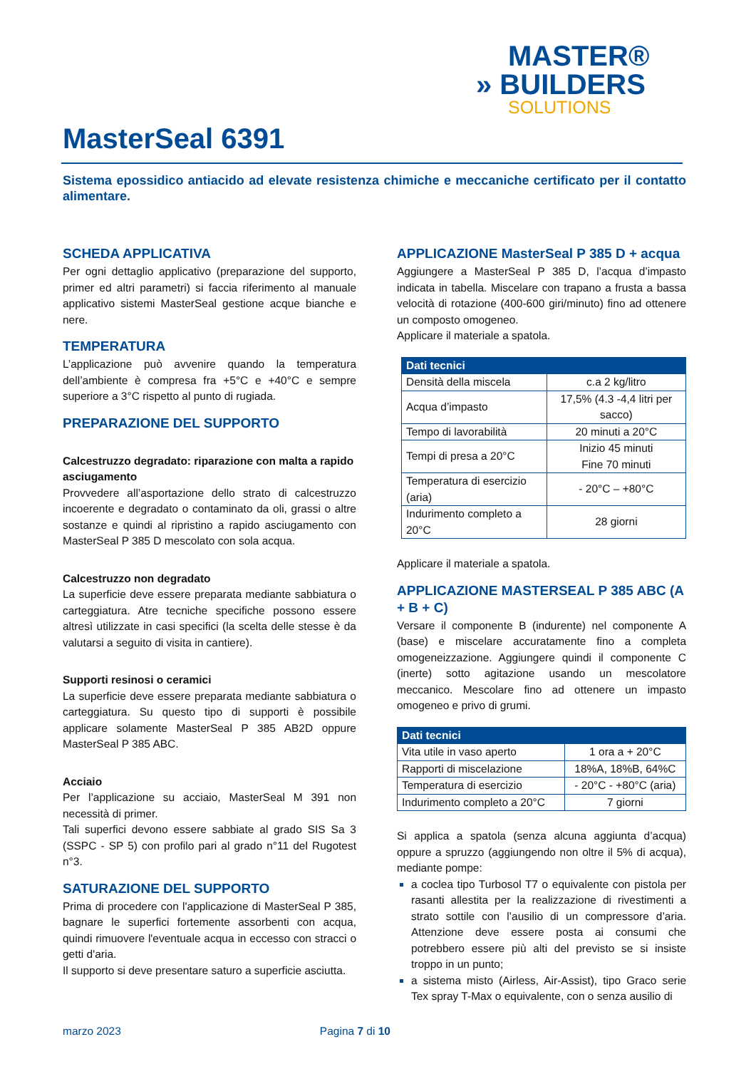MASTER®
» BUILDERS
SOLUTIONS
MasterSeal 6391
Sistema epossidico antiacido ad elevate resistenza chimiche e meccaniche certificato per il contatto alimentare.
SCHEDA APPLICATIVA
Per ogni dettaglio applicativo (preparazione del supporto, primer ed altri parametri) si faccia riferimento al manuale applicativo sistemi MasterSeal gestione acque bianche e nere.
TEMPERATURA
L’applicazione può avvenire quando la temperatura dell’ambiente è compresa fra +5°C e +40°C e sempre superiore a 3°C rispetto al punto di rugiada.
PREPARAZIONE DEL SUPPORTO
Calcestruzzo degradato: riparazione con malta a rapido asciugamento
Provvedere all’asportazione dello strato di calcestruzzo incoerente e degradato o contaminato da oli, grassi o altre sostanze e quindi al ripristino a rapido asciugamento con MasterSeal P 385 D mescolato con sola acqua.
Calcestruzzo non degradato
La superficie deve essere preparata mediante sabbiatura o carteggiatura. Atre tecniche specifiche possono essere altresì utilizzate in casi specifici (la scelta delle stesse è da valutarsi a seguito di visita in cantiere).
Supporti resinosi o ceramici
La superficie deve essere preparata mediante sabbiatura o carteggiatura. Su questo tipo di supporti è possibile applicare solamente MasterSeal P 385 AB2D oppure MasterSeal P 385 ABC.
Acciaio
Per l’applicazione su acciaio, MasterSeal M 391 non necessità di primer.
Tali superfici devono essere sabbiate al grado SIS Sa 3 (SSPC - SP 5) con profilo pari al grado n°11 del Rugotest n°3.
SATURAZIONE DEL SUPPORTO
Prima di procedere con l'applicazione di MasterSeal P 385, bagnare le superfici fortemente assorbenti con acqua, quindi rimuovere l'eventuale acqua in eccesso con stracci o getti d'aria.
Il supporto si deve presentare saturo a superficie asciutta.
APPLICAZIONE MasterSeal P 385 D + acqua
Aggiungere a MasterSeal P 385 D, l’acqua d’impasto indicata in tabella. Miscelare con trapano a frusta a bassa velocità di rotazione (400-600 giri/minuto) fino ad ottenere un composto omogeneo.
Applicare il materiale a spatola.
| Dati tecnici | |
| --- | --- |
| Densità della miscela | c.a 2 kg/litro |
| Acqua d’impasto | 17,5% (4.3 -4,4 litri per sacco) |
| Tempo di lavorabilità | 20 minuti a 20°C |
| Tempi di presa a 20°C | Inizio 45 minuti Fine 70 minuti |
| Temperatura di esercizio (aria) | - 20°C – +80°C |
| Indurimento completo a 20°C | 28 giorni |
Applicare il materiale a spatola.
APPLICAZIONE MASTERSEAL P 385 ABC (A + B + C)
Versare il componente B (indurente) nel componente A (base) e miscelare accuratamente fino a completa omogeneizzazione. Aggiungere quindi il componente C (inerte) sotto agitazione usando un mescolatore meccanico. Mescolare fino ad ottenere un impasto omogeneo e privo di grumi.
| Dati tecnici | |
| --- | --- |
| Vita utile in vaso aperto | 1 ora a + 20°C |
| Rapporti di miscelazione | 18%A, 18%B, 64%C |
| Temperatura di esercizio | - 20°C - +80°C (aria) |
| Indurimento completo a 20°C | 7 giorni |
Si applica a spatola (senza alcuna aggiunta d’acqua) oppure a spruzzo (aggiungendo non oltre il 5% di acqua), mediante pompe:
a coclea tipo Turbosol T7 o equivalente con pistola per rasanti allestita per la realizzazione di rivestimenti a strato sottile con l’ausilio di un compressore d’aria. Attenzione deve essere posta ai consumi che potrebbero essere più alti del previsto se si insiste troppo in un punto;
a sistema misto (Airless, Air-Assist), tipo Graco serie Tex spray T-Max o equivalente, con o senza ausilio di
marzo 2023 Pagina 7 di 10